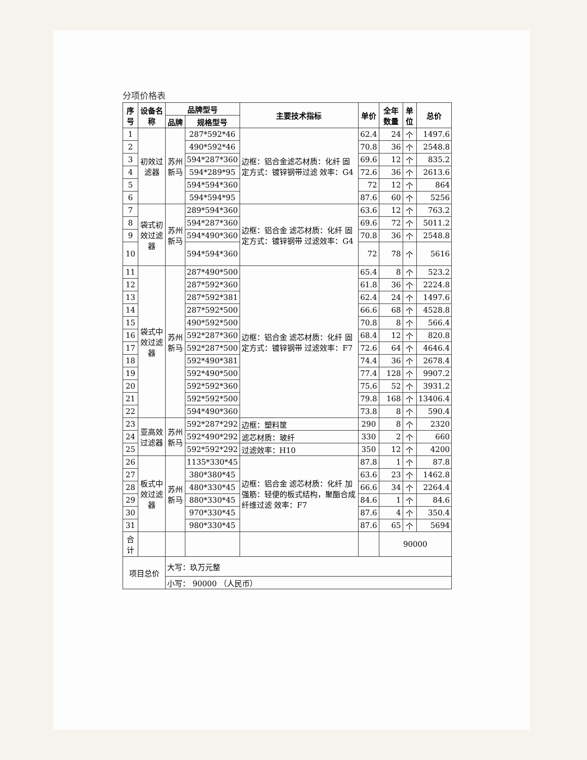分项价格表
| 序号 | 设备名称 | 品牌型号 | | 主要技术指标 | 单价 | 全年数量 | 单位 | 总价 |
| --- | --- | --- | --- | --- | --- | --- | --- | --- |
| | | 品牌 | 规格型号 | | | | | |
| 1 | 初效过滤器 | 苏州新马 | 287*592*46 | 边框：铝合金滤芯材质：化纤 固定方式：镀锌钢带过滤 效率：G4 | 62.4 | 24 | 个 | 1497.6 |
| 2 | | | 490*592*46 | | 70.8 | 36 | 个 | 2548.8 |
| 3 | | | 594*287*360 | | 69.6 | 12 | 个 | 835.2 |
| 4 | | | 594*289*95 | | 72.6 | 36 | 个 | 2613.6 |
| 5 | | | 594*594*360 | | 72 | 12 | 个 | 864 |
| 6 | | | 594*594*95 | | 87.6 | 60 | 个 | 5256 |
| 7 | 袋式初效过滤器 | 苏州新马 | 289*594*360 | 边框：铝合金 滤芯材质：化纤 固定方式：镀锌钢带 过滤效率：G4 | 63.6 | 12 | 个 | 763.2 |
| 8 | | | 594*287*360 | | 69.6 | 72 | 个 | 5011.2 |
| 9 | | | 594*490*360 | | 70.8 | 36 | 个 | 2548.8 |
| 10 | | | 594*594*360 | | 72 | 78 | 个 | 5616 |
| 11 | 袋式中效过滤器 | 苏州新马 | 287*490*500 | 边框：铝合金 滤芯材质：化纤 固定方式：镀锌钢带 过滤效率：F7 | 65.4 | 8 | 个 | 523.2 |
| 12 | | | 287*592*360 | | 61.8 | 36 | 个 | 2224.8 |
| 13 | | | 287*592*381 | | 62.4 | 24 | 个 | 1497.6 |
| 14 | | | 287*592*500 | | 66.6 | 68 | 个 | 4528.8 |
| 15 | | | 490*592*500 | | 70.8 | 8 | 个 | 566.4 |
| 16 | | | 592*287*360 | | 68.4 | 12 | 个 | 820.8 |
| 17 | | | 592*287*500 | | 72.6 | 64 | 个 | 4646.4 |
| 18 | | | 592*490*381 | | 74.4 | 36 | 个 | 2678.4 |
| 19 | | | 592*490*500 | | 77.4 | 128 | 个 | 9907.2 |
| 20 | | | 592*592*360 | | 75.6 | 52 | 个 | 3931.2 |
| 21 | | | 592*592*500 | | 79.8 | 168 | 个 | 13406.4 |
| 22 | | | 594*490*360 | | 73.8 | 8 | 个 | 590.4 |
| 23 | 亚高效过滤器 | 苏州新马 | 592*287*292 | 边框：塑料筐 | 290 | 8 | 个 | 2320 |
| 24 | | | 592*490*292 | 滤芯材质：玻纤 | 330 | 2 | 个 | 660 |
| 25 | | | 592*592*292 | 过滤效率：H10 | 350 | 12 | 个 | 4200 |
| 26 | 板式中效过滤器 | 苏州新马 | 1135*330*45 | 边框：铝合金 滤芯材质：化纤 加强筋：轻便的板式结构，聚酯合成纤维过滤 效率：F7 | 87.8 | 1 | 个 | 87.8 |
| 27 | | | 380*380*45 | | 63.6 | 23 | 个 | 1462.8 |
| 28 | | | 480*330*45 | | 66.6 | 34 | 个 | 2264.4 |
| 29 | | | 880*330*45 | | 84.6 | 1 | 个 | 84.6 |
| 30 | | | 970*330*45 | | 87.6 | 4 | 个 | 350.4 |
| 31 | | | 980*330*45 | | 87.6 | 65 | 个 | 5694 |
| 合计 | | | | | | 90000 | | |
| 项目总价 | | 大写：玖万元整 | | | | | | |
| | | 小写： 90000 （人民币） | | | | | | |